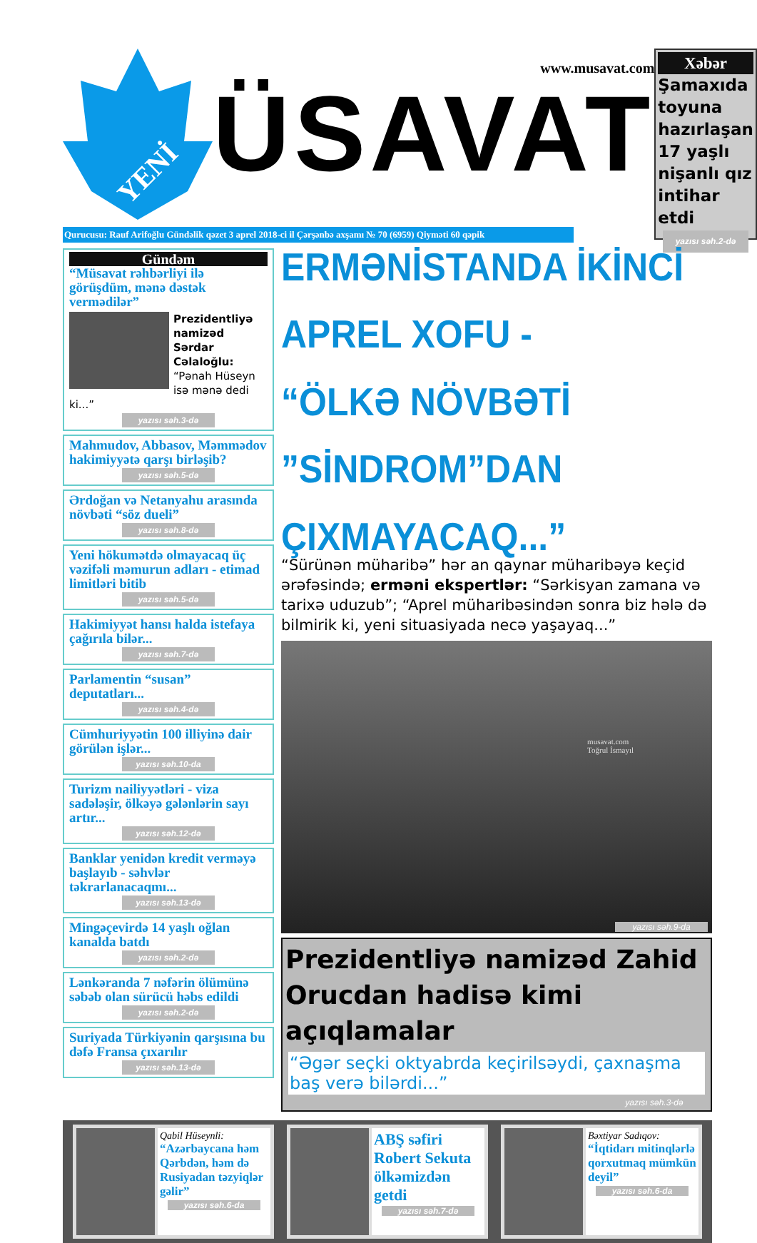YENİ
www.musavat.com
ÜSAVAT
Xəbər
Şamaxıda toyuna hazırlaşan 17 yaşlı nişanlı qız intihar etdi
yazısı səh.2-də
Qurucusu: Rauf Arifoğlu Gündəlik qəzet 3 aprel 2018-ci il Çərşənbə axşamı № 70 (6959) Qiyməti 60 qəpik
Gündəm
“Müsavat rəhbərliyi ilə görüşdüm, mənə dəstək vermədilər”
Prezidentliyə namizəd Sərdar Cəlaloğlu:
“Pənah Hüseyn isə mənə dedi ki...”
yazısı səh.3-də
Mahmudov, Abbasov, Məmmədov hakimiyyətə qarşı birləşib?
yazısı səh.5-də
Ərdoğan və Netanyahu arasında növbəti “söz dueli”
yazısı səh.8-də
Yeni hökumətdə olmayacaq üç vəzifəli məmurun adları - etimad limitləri bitib
yazısı səh.5-də
Hakimiyyət hansı halda istefaya çağırıla bilər...
yazısı səh.7-də
Parlamentin “susan” deputatları...
yazısı səh.4-də
Cümhuriyyətin 100 illiyinə dair görülən işlər...
yazısı səh.10-da
Turizm nailiyyətləri - viza sadələşir, ölkəyə gələnlərin sayı artır...
yazısı səh.12-də
Banklar yenidən kredit verməyə başlayıb - səhvlər təkrarlanacaqmı...
yazısı səh.13-də
Mingəçevirdə 14 yaşlı oğlan kanalda batdı
yazısı səh.2-də
Lənkəranda 7 nəfərin ölümünə səbəb olan sürücü həbs edildi
yazısı səh.2-də
Suriyada Türkiyənin qarşısına bu dəfə Fransa çıxarılır
yazısı səh.13-də
ERMƏNİSTANDA İKİNCİ APREL XOFU -
“ÖLKƏ NÖVBƏTİ ”SİNDROM”DAN ÇIXMAYACAQ...”
“Sürünən müharibə” hər an qaynar müharibəyə keçid ərəfəsində; erməni ekspertlər: “Sərkisyan zamana və tarixə uduzub”; “Aprel müharibəsindən sonra biz hələ də bilmirik ki, yeni situasiyada necə yaşayaq...”
musavat.com
Toğrul İsmayıl
yazısı səh.9-da
Prezidentliyə namizəd Zahid Orucdan hadisə kimi açıqlamalar
“Əgər seçki oktyabrda keçirilsəydi, çaxnaşma baş verə bilərdi...”
yazısı səh.3-də
Qabil Hüseynli:
“Azərbaycana həm Qərbdən, həm də Rusiyadan təzyiqlər gəlir”
yazısı səh.6-da
ABŞ səfiri Robert Sekuta ölkəmizdən getdi
yazısı səh.7-də
Bəxtiyar Sadıqov:
“İqtidarı mitinqlərlə qorxutmaq mümkün deyil”
yazısı səh.6-da